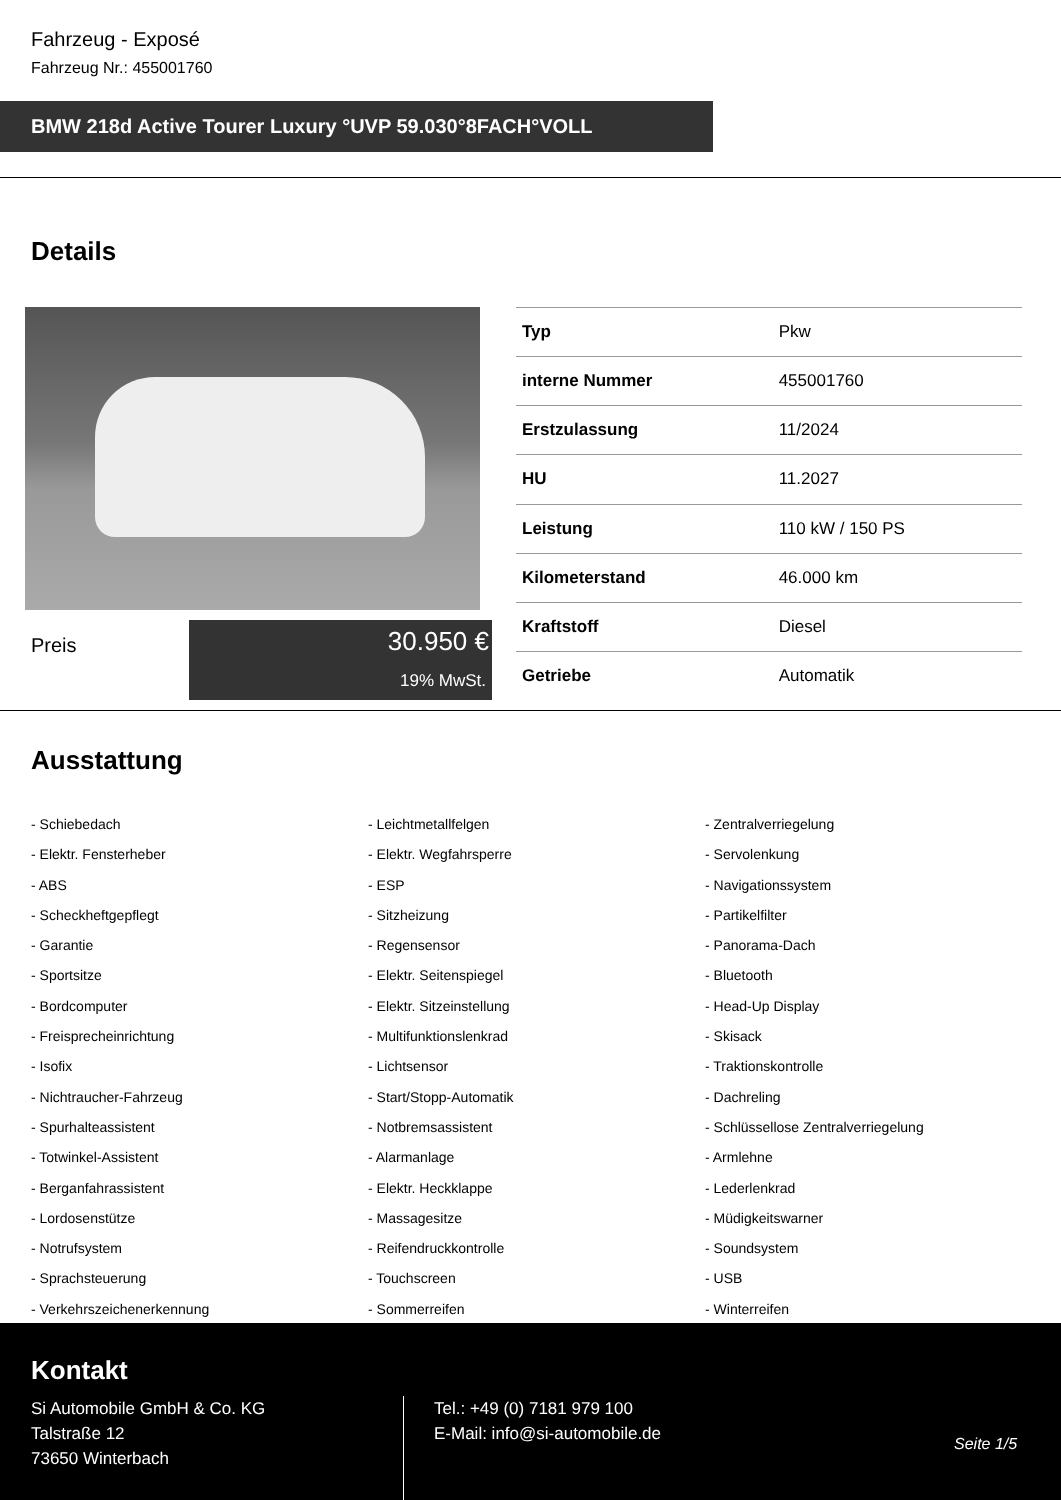Fahrzeug - Exposé
Fahrzeug Nr.: 455001760
BMW 218d Active Tourer Luxury °UVP 59.030°8FACH°VOLL
Details
Preis
30.950 €
19% MwSt.
| Typ | Pkw |
| interne Nummer | 455001760 |
| Erstzulassung | 11/2024 |
| HU | 11.2027 |
| Leistung | 110 kW / 150 PS |
| Kilometerstand | 46.000 km |
| Kraftstoff | Diesel |
| Getriebe | Automatik |
Ausstattung
- Schiebedach
- Leichtmetallfelgen
- Zentralverriegelung
- Elektr. Fensterheber
- Elektr. Wegfahrsperre
- Servolenkung
- ABS
- ESP
- Navigationssystem
- Scheckheftgepflegt
- Sitzheizung
- Partikelfilter
- Garantie
- Regensensor
- Panorama-Dach
- Sportsitze
- Elektr. Seitenspiegel
- Bluetooth
- Bordcomputer
- Elektr. Sitzeinstellung
- Head-Up Display
- Freisprecheinrichtung
- Multifunktionslenkrad
- Skisack
- Isofix
- Lichtsensor
- Traktionskontrolle
- Nichtraucher-Fahrzeug
- Start/Stopp-Automatik
- Dachreling
- Spurhalteassistent
- Notbremsassistent
- Schlüssellose Zentralverriegelung
- Totwinkel-Assistent
- Alarmanlage
- Armlehne
- Berganfahrassistent
- Elektr. Heckklappe
- Lederlenkrad
- Lordosenstütze
- Massagesitze
- Müdigkeitswarner
- Notrufsystem
- Reifendruckkontrolle
- Soundsystem
- Sprachsteuerung
- Touchscreen
- USB
- Verkehrszeichenerkennung
- Sommerreifen
- Winterreifen
Kontakt
Si Automobile GmbH & Co. KG
Talstraße 12
73650 Winterbach
Tel.: +49 (0) 7181 979 100
E-Mail: info@si-automobile.de
Seite 1/5